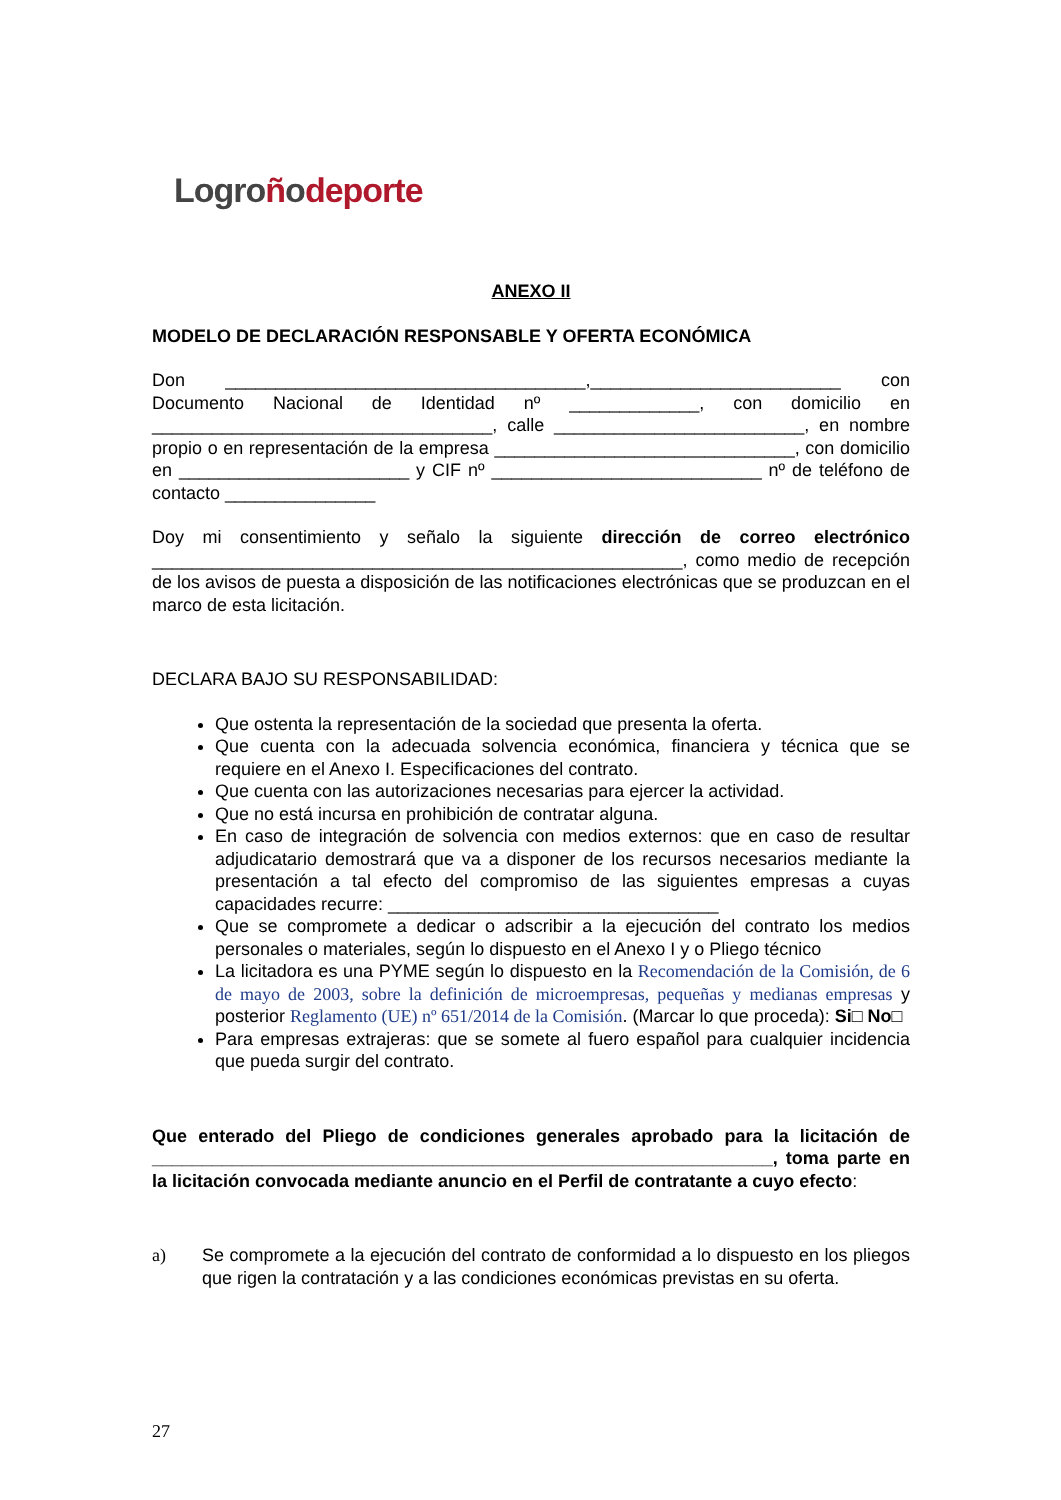Logroñodeporte
ANEXO II
MODELO DE DECLARACIÓN RESPONSABLE Y OFERTA ECONÓMICA
Don ____________________________________,_________________________ con Documento Nacional de Identidad nº _____________, con domicilio en __________________________________, calle _________________________, en nombre propio o en representación de la empresa ______________________________, con domicilio en _______________________ y CIF nº ___________________________ nº de teléfono de contacto _______________
Doy mi consentimiento y señalo la siguiente dirección de correo electrónico _____________________________________________________, como medio de recepción de los avisos de puesta a disposición de las notificaciones electrónicas que se produzcan en el marco de esta licitación.
DECLARA BAJO SU RESPONSABILIDAD:
Que ostenta la representación de la sociedad que presenta la oferta.
Que cuenta con la adecuada solvencia económica, financiera y técnica que se requiere en el Anexo I. Especificaciones del contrato.
Que cuenta con las autorizaciones necesarias para ejercer la actividad.
Que no está incursa en prohibición de contratar alguna.
En caso de integración de solvencia con medios externos: que en caso de resultar adjudicatario demostrará que va a disponer de los recursos necesarios mediante la presentación a tal efecto del compromiso de las siguientes empresas a cuyas capacidades recurre: _________________________________
Que se compromete a dedicar o adscribir a la ejecución del contrato los medios personales o materiales, según lo dispuesto en el Anexo I y o Pliego técnico
La licitadora es una PYME según lo dispuesto en la Recomendación de la Comisión, de 6 de mayo de 2003, sobre la definición de microempresas, pequeñas y medianas empresas y posterior Reglamento (UE) nº 651/2014 de la Comisión. (Marcar lo que proceda): Si□ No□
Para empresas extrajeras: que se somete al fuero español para cualquier incidencia que pueda surgir del contrato.
Que enterado del Pliego de condiciones generales aprobado para la licitación de ______________________________________________________________, toma parte en la licitación convocada mediante anuncio en el Perfil de contratante a cuyo efecto:
a) Se compromete a la ejecución del contrato de conformidad a lo dispuesto en los pliegos que rigen la contratación y a las condiciones económicas previstas en su oferta.
27